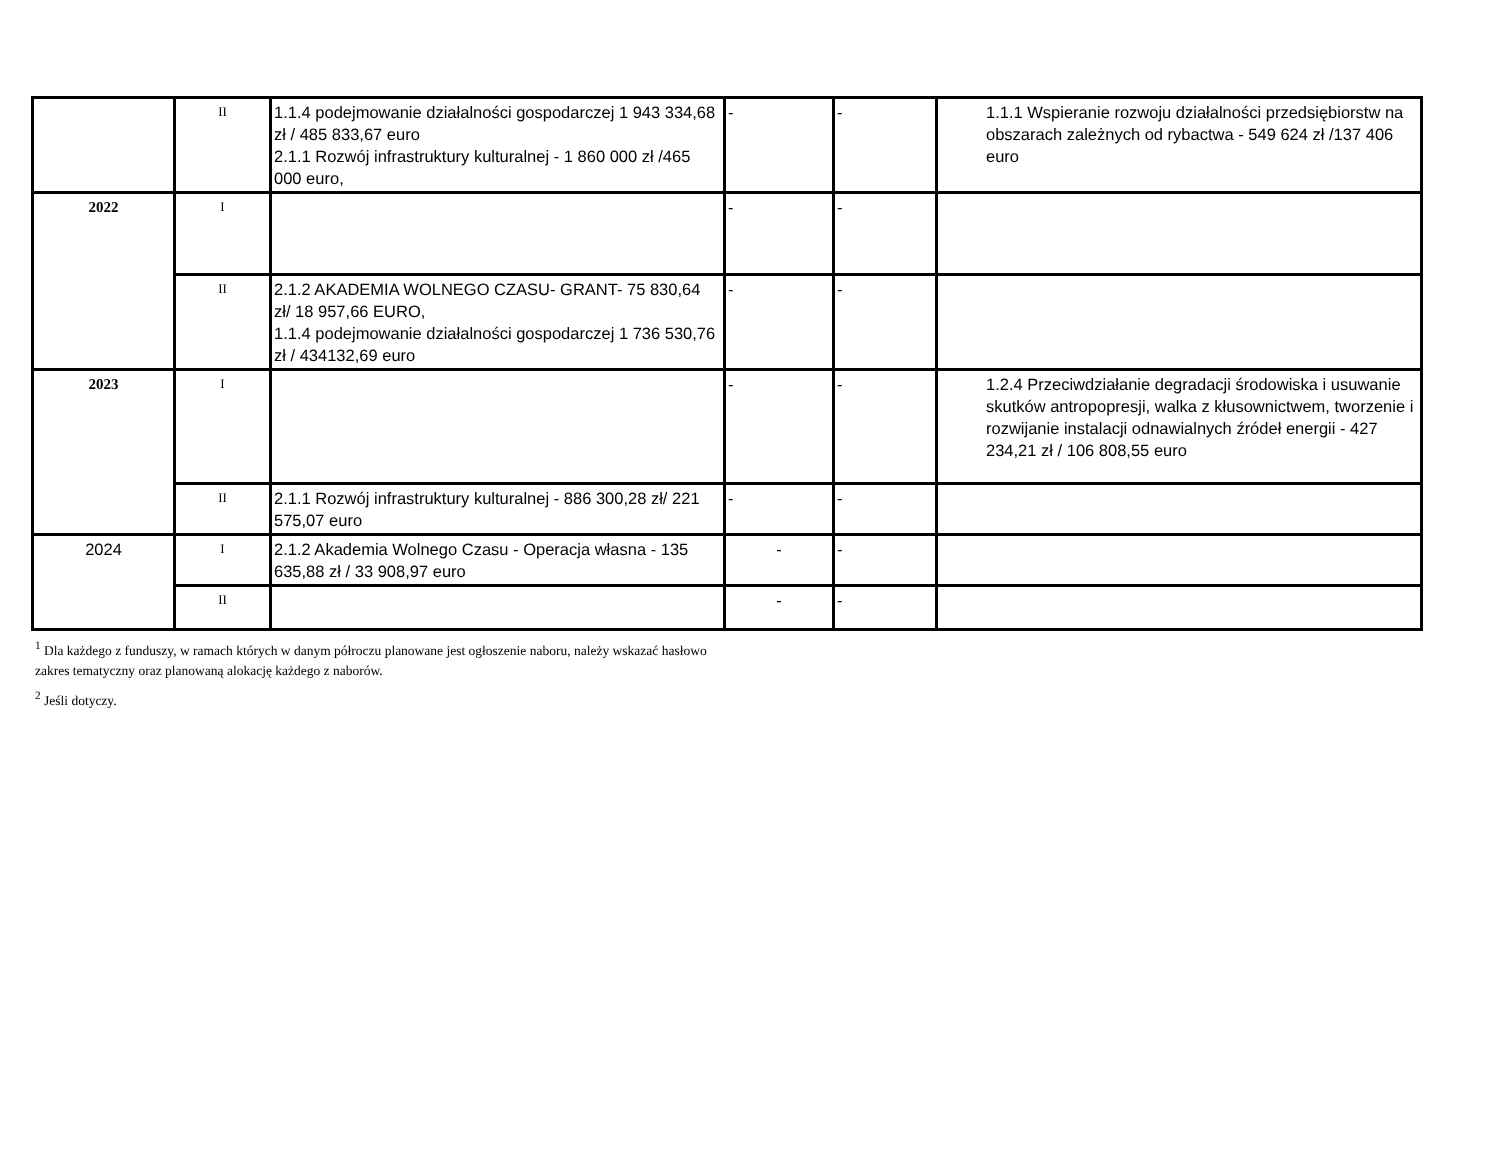| | II | 1.1.4 podejmowanie działalności gospodarczej 1 943 334,68 zł / 485 833,67 euro 2.1.1 Rozwój infrastruktury kulturalnej - 1 860 000 zł /465 000 euro, | - | - | 1.1.1 Wspieranie rozwoju działalności przedsiębiorstw na obszarach zależnych od rybactwa - 549 624 zł /137 406 euro |
| 2022 | I | | - | - | |
| | II | 2.1.2 AKADEMIA WOLNEGO CZASU- GRANT- 75 830,64 zł/ 18 957,66 EURO, 1.1.4 podejmowanie działalności gospodarczej 1 736 530,76 zł / 434132,69 euro | - | - | |
| 2023 | I | | - | - | 1.2.4 Przeciwdziałanie degradacji środowiska i usuwanie skutków antropopresji, walka z kłusownictwem, tworzenie i rozwijanie instalacji odnawialnych źródeł energii - 427 234,21 zł / 106 808,55 euro |
| | II | 2.1.1 Rozwój infrastruktury kulturalnej - 886 300,28 zł/ 221 575,07 euro | - | - | |
| 2024 | I | 2.1.2 Akademia Wolnego Czasu - Operacja własna - 135 635,88 zł / 33 908,97 euro | - | - | |
| | II | | - | - | |
<sup>1</sup> Dla każdego z funduszy, w ramach których w danym półroczu planowane jest ogłoszenie naboru, należy wskazać hasłowo zakres tematyczny oraz planowaną alokację każdego z naborów.
<sup>2</sup> Jeśli dotyczy.